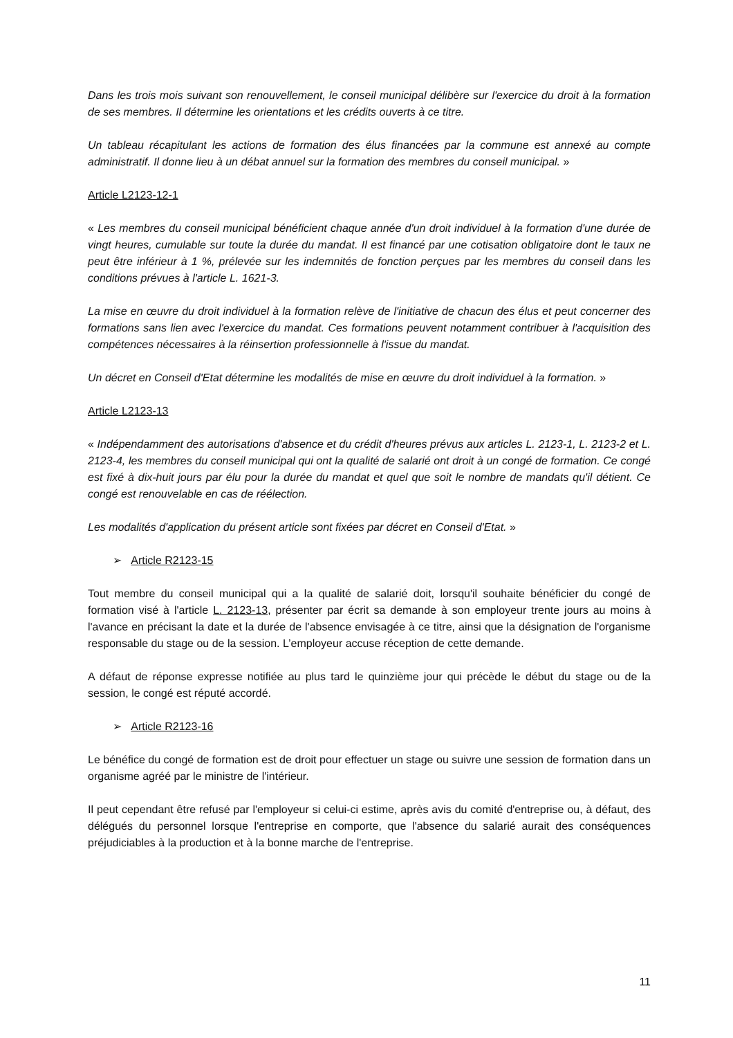Dans les trois mois suivant son renouvellement, le conseil municipal délibère sur l'exercice du droit à la formation de ses membres. Il détermine les orientations et les crédits ouverts à ce titre.
Un tableau récapitulant les actions de formation des élus financées par la commune est annexé au compte administratif. Il donne lieu à un débat annuel sur la formation des membres du conseil municipal. »
Article L2123-12-1
« Les membres du conseil municipal bénéficient chaque année d'un droit individuel à la formation d'une durée de vingt heures, cumulable sur toute la durée du mandat. Il est financé par une cotisation obligatoire dont le taux ne peut être inférieur à 1 %, prélevée sur les indemnités de fonction perçues par les membres du conseil dans les conditions prévues à l'article L. 1621-3.
La mise en œuvre du droit individuel à la formation relève de l'initiative de chacun des élus et peut concerner des formations sans lien avec l'exercice du mandat. Ces formations peuvent notamment contribuer à l'acquisition des compétences nécessaires à la réinsertion professionnelle à l'issue du mandat.
Un décret en Conseil d'Etat détermine les modalités de mise en œuvre du droit individuel à la formation. »
Article L2123-13
« Indépendamment des autorisations d'absence et du crédit d'heures prévus aux articles L. 2123-1, L. 2123-2 et L. 2123-4, les membres du conseil municipal qui ont la qualité de salarié ont droit à un congé de formation. Ce congé est fixé à dix-huit jours par élu pour la durée du mandat et quel que soit le nombre de mandats qu'il détient. Ce congé est renouvelable en cas de réélection.
Les modalités d'application du présent article sont fixées par décret en Conseil d'Etat. »
➢ Article R2123-15
Tout membre du conseil municipal qui a la qualité de salarié doit, lorsqu'il souhaite bénéficier du congé de formation visé à l'article L. 2123-13, présenter par écrit sa demande à son employeur trente jours au moins à l'avance en précisant la date et la durée de l'absence envisagée à ce titre, ainsi que la désignation de l'organisme responsable du stage ou de la session. L’employeur accuse réception de cette demande.
A défaut de réponse expresse notifiée au plus tard le quinzième jour qui précède le début du stage ou de la session, le congé est réputé accordé.
➢ Article R2123-16
Le bénéfice du congé de formation est de droit pour effectuer un stage ou suivre une session de formation dans un organisme agréé par le ministre de l'intérieur.
Il peut cependant être refusé par l'employeur si celui-ci estime, après avis du comité d'entreprise ou, à défaut, des délégués du personnel lorsque l'entreprise en comporte, que l'absence du salarié aurait des conséquences préjudiciables à la production et à la bonne marche de l'entreprise.
11